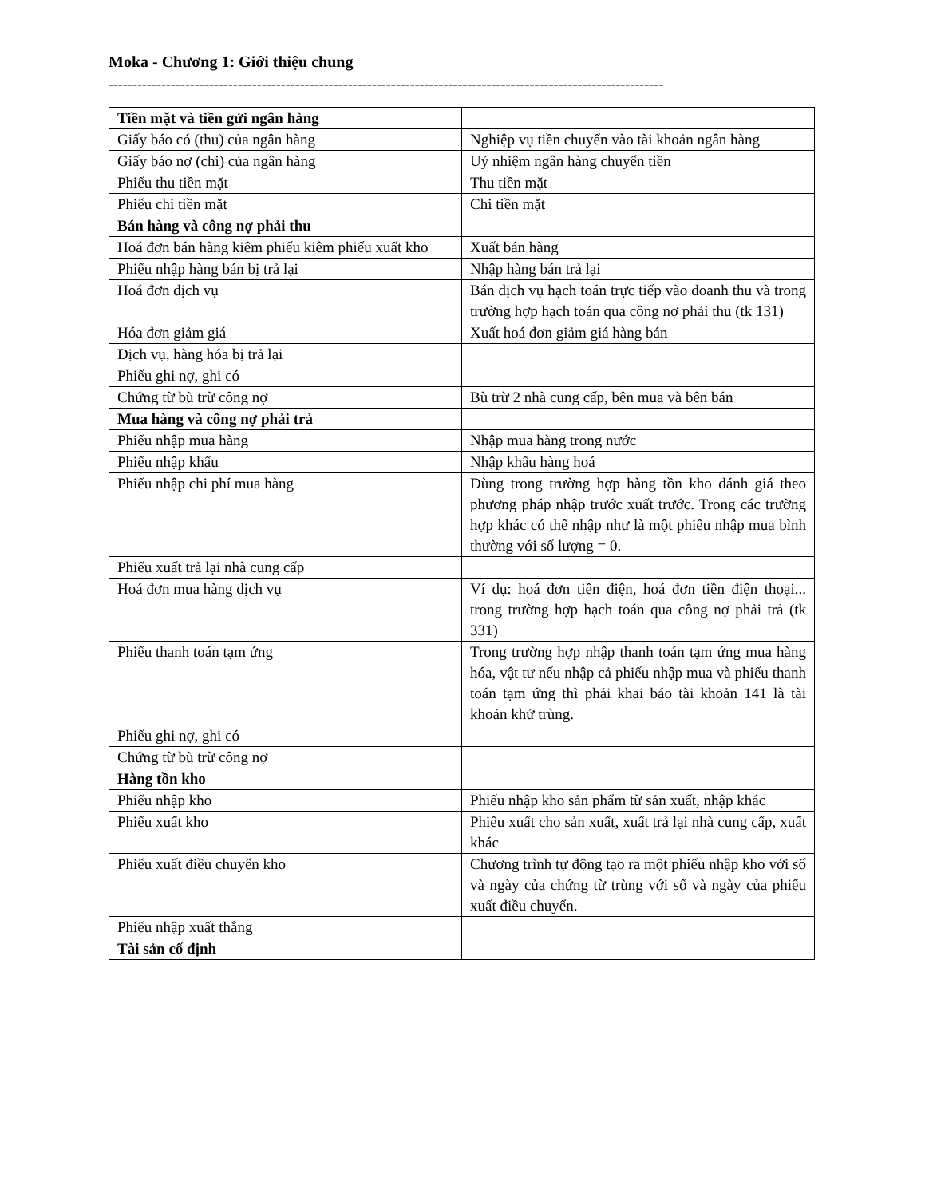Moka - Chương 1: Giới thiệu chung
--------------------------------------------------------------------------------------------------------------------
| Tiền mặt và tiền gửi ngân hàng | |
| Giấy báo có (thu) của ngân hàng | Nghiệp vụ tiền chuyển vào tài khoản ngân hàng |
| Giấy báo nợ (chi) của ngân hàng | Uỷ nhiệm ngân hàng chuyển tiền |
| Phiếu thu tiền mặt | Thu tiền mặt |
| Phiếu chi tiền mặt | Chi tiền mặt |
| Bán hàng và công nợ phải thu | |
| Hoá đơn bán hàng kiêm phiếu kiêm phiếu xuất kho | Xuất bán hàng |
| Phiếu nhập hàng bán bị trả lại | Nhập hàng bán trả lại |
| Hoá đơn dịch vụ | Bán dịch vụ hạch toán trực tiếp vào doanh thu và trong trường hợp hạch toán qua công nợ phải thu (tk 131) |
| Hóa đơn giảm giá | Xuất hoá đơn giảm giá hàng bán |
| Dịch vụ, hàng hóa bị trả lại | |
| Phiếu ghi nợ, ghi có | |
| Chứng từ bù trừ công nợ | Bù trừ 2 nhà cung cấp, bên mua và bên bán |
| Mua hàng và công nợ phải trả | |
| Phiếu nhập mua hàng | Nhập mua hàng trong nước |
| Phiếu nhập khẩu | Nhập khẩu hàng hoá |
| Phiếu nhập chi phí mua hàng | Dùng trong trường hợp hàng tồn kho đánh giá theo phương pháp nhập trước xuất trước. Trong các trường hợp khác có thể nhập như là một phiếu nhập mua bình thường với số lượng = 0. |
| Phiếu xuất trả lại nhà cung cấp | |
| Hoá đơn mua hàng dịch vụ | Ví dụ: hoá đơn tiền điện, hoá đơn tiền điện thoại... trong trường hợp hạch toán qua công nợ phải trả (tk 331) |
| Phiếu thanh toán tạm ứng | Trong trường hợp nhập thanh toán tạm ứng mua hàng hóa, vật tư nếu nhập cả phiếu nhập mua và phiếu thanh toán tạm ứng thì phải khai báo tài khoản 141 là tài khoản khử trùng. |
| Phiếu ghi nợ, ghi có | |
| Chứng từ bù trừ công nợ | |
| Hàng tồn kho | |
| Phiếu nhập kho | Phiếu nhập kho sản phẩm từ sản xuất, nhập khác |
| Phiếu xuất kho | Phiếu xuất cho sản xuất, xuất trả lại nhà cung cấp, xuất khác |
| Phiếu xuất điều chuyển kho | Chương trình tự động tạo ra một phiếu nhập kho với số và ngày của chứng từ trùng với số và ngày của phiếu xuất điều chuyển. |
| Phiếu nhập xuất thẳng | |
| Tài sản cố định | |